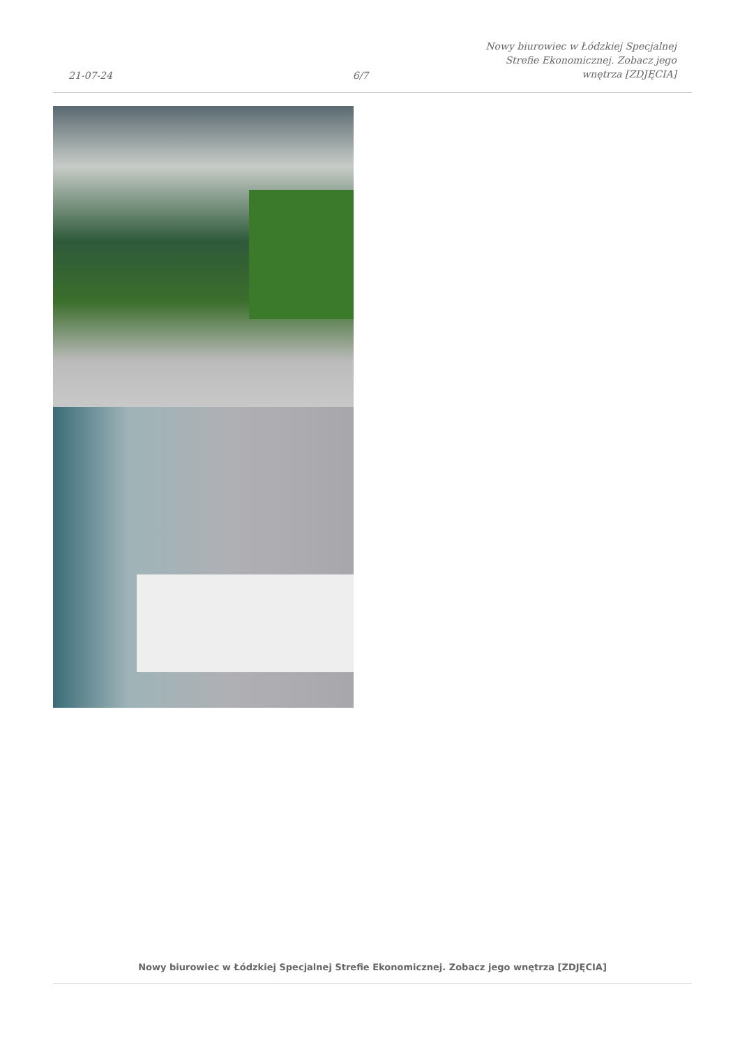21-07-24
6/7
Nowy biurowiec w Łódzkiej Specjalnej
Strefie Ekonomicznej. Zobacz jego
wnętrza [ZDJĘCIA]
Nowy biurowiec w Łódzkiej Specjalnej Strefie Ekonomicznej. Zobacz jego wnętrza [ZDJĘCIA]